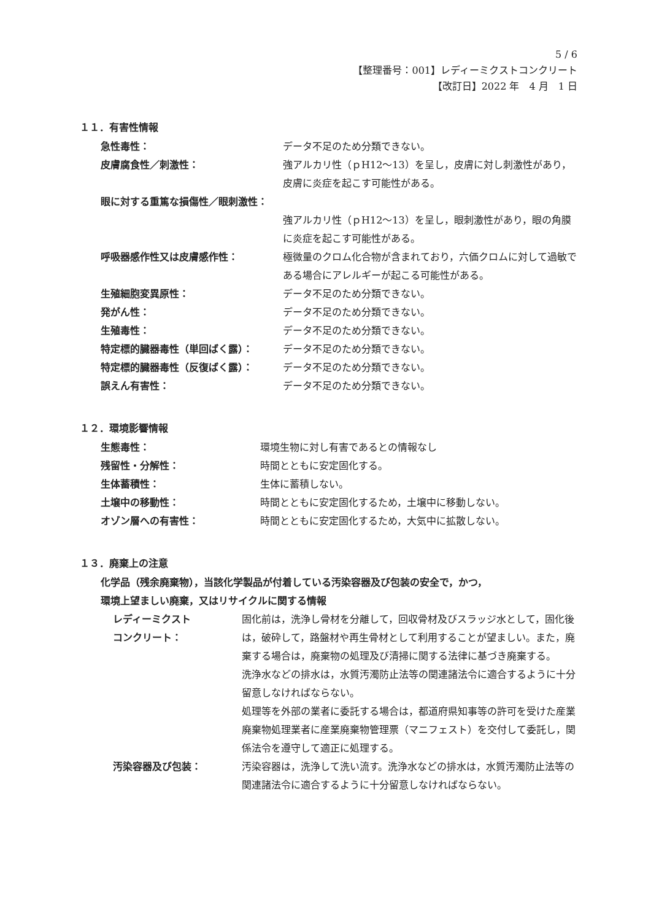5 / 6
【整理番号：001】レディーミクストコンクリート
【改訂日】2022 年　4 月　1 日
１１．有害性情報
急性毒性： データ不足のため分類できない。
皮膚腐食性／刺激性： 強アルカリ性（ｐH12～13）を呈し，皮膚に対し刺激性があり，皮膚に炎症を起こす可能性がある。
眼に対する重篤な損傷性／眼刺激性：
強アルカリ性（ｐH12～13）を呈し，眼刺激性があり，眼の角膜に炎症を起こす可能性がある。
呼吸器感作性又は皮膚感作性： 極微量のクロム化合物が含まれており，六価クロムに対して過敏である場合にアレルギーが起こる可能性がある。
生殖細胞変異原性： データ不足のため分類できない。
発がん性： データ不足のため分類できない。
生殖毒性： データ不足のため分類できない。
特定標的臓器毒性（単回ばく露）： データ不足のため分類できない。
特定標的臓器毒性（反復ばく露）： データ不足のため分類できない。
誤えん有害性： データ不足のため分類できない。
１２．環境影響情報
生態毒性： 環境生物に対し有害であるとの情報なし
残留性・分解性： 時間とともに安定固化する。
生体蓄積性： 生体に蓄積しない。
土壌中の移動性： 時間とともに安定固化するため，土壌中に移動しない。
オゾン層への有害性： 時間とともに安定固化するため，大気中に拡散しない。
１３．廃棄上の注意
化学品（残余廃棄物），当該化学製品が付着している汚染容器及び包装の安全で，かつ，
環境上望ましい廃棄，又はリサイクルに関する情報
レディーミクスト
コンクリート：
固化前は，洗浄し骨材を分離して，回収骨材及びスラッジ水として，固化後は，破砕して，路盤材や再生骨材として利用することが望ましい。また，廃棄する場合は，廃棄物の処理及び清掃に関する法律に基づき廃棄する。
洗浄水などの排水は，水質汚濁防止法等の関連諸法令に適合するように十分留意しなければならない。
処理等を外部の業者に委託する場合は，都道府県知事等の許可を受けた産業廃棄物処理業者に産業廃棄物管理票（マニフェスト）を交付して委託し，関係法令を遵守して適正に処理する。
汚染容器及び包装： 汚染容器は，洗浄して洗い流す。洗浄水などの排水は，水質汚濁防止法等の関連諸法令に適合するように十分留意しなければならない。